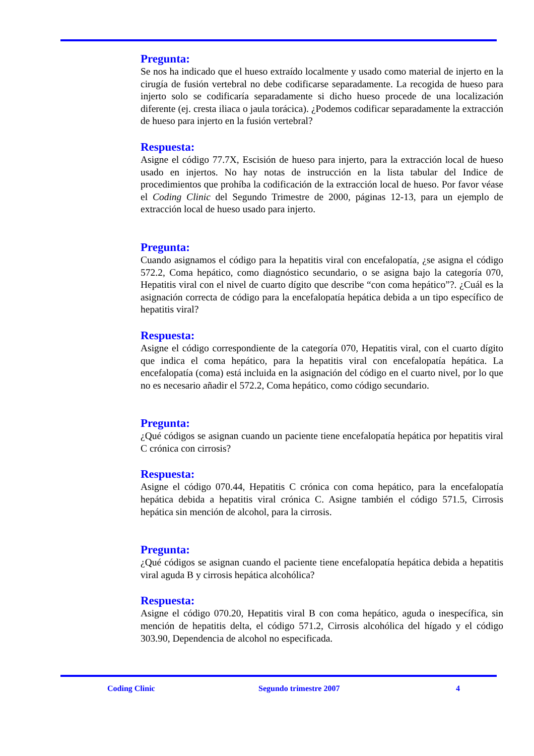Pregunta:
Se nos ha indicado que el hueso extraído localmente y usado como material de injerto en la cirugía de fusión vertebral no debe codificarse separadamente. La recogida de hueso para injerto solo se codificaría separadamente si dicho hueso procede de una localización diferente (ej. cresta iliaca o jaula torácica). ¿Podemos codificar separadamente la extracción de hueso para injerto en la fusión vertebral?
Respuesta:
Asigne el código 77.7X, Escisión de hueso para injerto, para la extracción local de hueso usado en injertos. No hay notas de instrucción en la lista tabular del Indice de procedimientos que prohíba la codificación de la extracción local de hueso. Por favor véase el Coding Clinic del Segundo Trimestre de 2000, páginas 12-13, para un ejemplo de extracción local de hueso usado para injerto.
Pregunta:
Cuando asignamos el código para la hepatitis viral con encefalopatía, ¿se asigna el código 572.2, Coma hepático, como diagnóstico secundario, o se asigna bajo la categoría 070, Hepatitis viral con el nivel de cuarto dígito que describe “con coma hepático”?. ¿Cuál es la asignación correcta de código para la encefalopatía hepática debida a un tipo específico de hepatitis viral?
Respuesta:
Asigne el código correspondiente de la categoría 070, Hepatitis viral, con el cuarto dígito que indica el coma hepático, para la hepatitis viral con encefalopatía hepática. La encefalopatía (coma) está incluida en la asignación del código en el cuarto nivel, por lo que no es necesario añadir el 572.2, Coma hepático, como código secundario.
Pregunta:
¿Qué códigos se asignan cuando un paciente tiene encefalopatía hepática por hepatitis viral C crónica con cirrosis?
Respuesta:
Asigne el código 070.44, Hepatitis C crónica con coma hepático, para la encefalopatía hepática debida a hepatitis viral crónica C. Asigne también el código 571.5, Cirrosis hepática sin mención de alcohol, para la cirrosis.
Pregunta:
¿Qué códigos se asignan cuando el paciente tiene encefalopatía hepática debida a hepatitis viral aguda B y cirrosis hepática alcohólica?
Respuesta:
Asigne el código 070.20, Hepatitis viral B con coma hepático, aguda o inespecífica, sin mención de hepatitis delta, el código 571.2, Cirrosis alcohólica del hígado y el código 303.90, Dependencia de alcohol no especificada.
Coding Clinic Segundo trimestre 2007 4